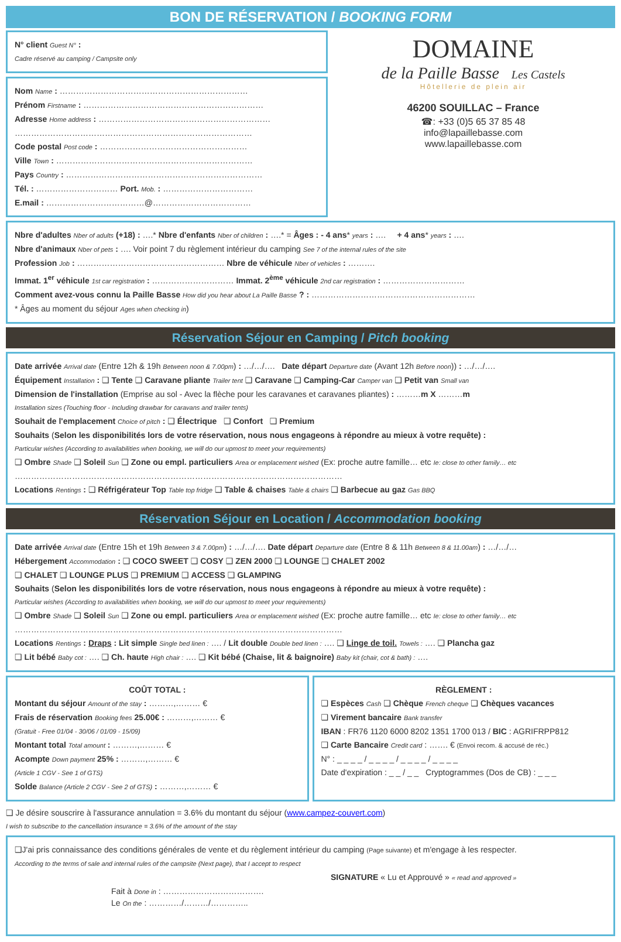BON DE RÉSERVATION / BOOKING FORM
N° client Guest N° :
Cadre réservé au camping / Campsite only
Nom Name : ……………………………………………………………
Prénom Firstname : …………………………………………………………
Adresse Home address : ………………………………………………………
……………………………………………………………………………
Code postal Post code : ………………………………………………
Ville Town : ………………………………………………………………
Pays Country : ………………………………………………………………
Tél. : ………………………… Port. Mob. : ……………………………
E.mail : ………………………………@………………………………
DOMAINE
de la Paille Basse Les Castels
Hôtellerie de plein air
46200 SOUILLAC – France
☎: +33 (0)5 65 37 85 48
info@lapaillebasse.com
www.lapaillebasse.com
Nbre d'adultes Nber of adults (+18) : ….* Nbre d'enfants Nber of children : ….* = Âges : - 4 ans* years : …. + 4 ans* years : ….
Nbre d'animaux Nber of pets : …. Voir point 7 du règlement intérieur du camping See 7 of the internal rules of the site
Profession Job : ……………………………………………… Nbre de véhicule Nber of vehicles : ……….
Immat. 1<sup>er</sup> véhicule 1st car registration : ………………………… Immat. 2<sup>ème</sup> véhicule 2nd car registration : …………………………
Comment avez-vous connu la Paille Basse How did you hear about La Paille Basse ? : ……………………………………………………
* Âges au moment du séjour Ages when checking in)
Réservation Séjour en Camping / Pitch booking
Date arrivée Arrival date (Entre 12h & 19h Between noon & 7.00pm) : …/…/…. Date départ Departure date (Avant 12h Before noon)) : …/…/….
Équipement Installation : ❑ Tente ❑ Caravane pliante Trailer tent ❑ Caravane ❑ Camping-Car Camper van ❑ Petit van Small van
Dimension de l'installation (Emprise au sol - Avec la flèche pour les caravanes et caravanes pliantes) : ………m X ………m
Installation sizes (Touching floor - Including drawbar for caravans and trailer tents)
Souhait de l'emplacement Choice of pitch : ❑ Électrique ❑ Confort ❑ Premium
Souhaits (Selon les disponibilités lors de votre réservation, nous nous engageons à répondre au mieux à votre requête) :
Particular wishes (According to availabilities when booking, we will do our upmost to meet your requirements)
❑ Ombre Shade ❑ Soleil Sun ❑ Zone ou empl. particuliers Area or emplacement wished (Ex: proche autre famille… etc Ie: close to other family… etc
…………………………………………………………………………………………………………
Locations Rentings : ❑ Réfrigérateur Top Table top fridge ❑ Table & chaises Table & chairs ❑ Barbecue au gaz Gas BBQ
Réservation Séjour en Location / Accommodation booking
Date arrivée Arrival date (Entre 15h et 19h Between 3 & 7.00pm) : …/…/…. Date départ Departure date (Entre 8 & 11h Between 8 & 11.00am) : …/…/…
Hébergement Accommodation : ❑ COCO SWEET ❑ COSY ❑ ZEN 2000 ❑ LOUNGE ❑ CHALET 2002
❑ CHALET ❑ LOUNGE PLUS ❑ PREMIUM ❑ ACCESS ❑ GLAMPING
Souhaits (Selon les disponibilités lors de votre réservation, nous nous engageons à répondre au mieux à votre requête) :
Particular wishes (According to availabilities when booking, we will do our upmost to meet your requirements)
❑ Ombre Shade ❑ Soleil Sun ❑ Zone ou empl. particuliers Area or emplacement wished (Ex: proche autre famille… etc Ie: close to other family… etc
…………………………………………………………………………………………………………
Locations Rentings : Draps : Lit simple Single bed linen : …. / Lit double Double bed linen : …. ❑ Linge de toil. Towels : …. ❑ Plancha gaz
❑ Lit bébé Baby cot : …. ❑ Ch. haute High chair : …. ❑ Kit bébé (Chaise, lit & baignoire) Baby kit (chair, cot & bath) : ….
COÛT TOTAL :
Montant du séjour Amount of the stay : ………,……… €
Frais de réservation Booking fees 25.00€ : ………,……… €
(Gratuit - Free 01/04 - 30/06 / 01/09 - 15/09)
Montant total Total amount : ………,……… €
Acompte Down payment 25% : ………,……… €
(Article 1 CGV - See 1 of GTS)
Solde Balance (Article 2 CGV - See 2 of GTS) : ………,……… €
RÈGLEMENT :
❑ Espèces Cash ❑ Chèque French cheque ❑ Chèques vacances
❑ Virement bancaire Bank transfer
IBAN : FR76 1120 6000 8202 1351 1700 013 / BIC : AGRIFRPP812
❑ Carte Bancaire Credit card : ……. € (Envoi recom. & accusé de réc.)
N° : _ _ _ _ / _ _ _ _ / _ _ _ _ / _ _ _ _
Date d'expiration : _ _ / _ _ Cryptogrammes (Dos de CB) : _ _ _
❑ Je désire souscrire à l'assurance annulation = 3.6% du montant du séjour (www.campez-couvert.com)
I wish to subscribe to the cancellation insurance = 3.6% of the amount of the stay
❑J'ai pris connaissance des conditions générales de vente et du règlement intérieur du camping (Page suivante) et m'engage à les respecter.
According to the terms of sale and internal rules of the campsite (Next page), that I accept to respect
SIGNATURE « Lu et Approuvé » « read and approved »
Fait à Done in : ……………………………….
Le On the : …………/………/…………..